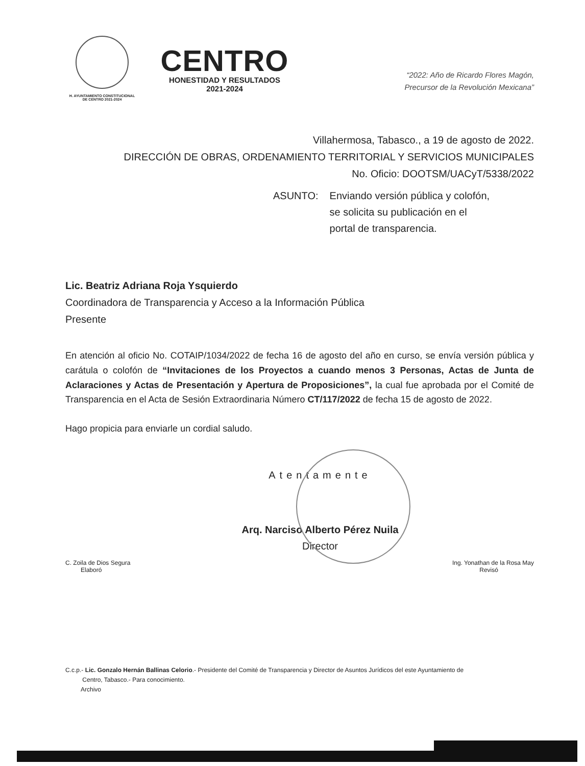H. AYUNTAMIENTO CONSTITUCIONAL
DE CENTRO 2021-2024
CENTRO
HONESTIDAD Y RESULTADOS
2021-2024
“2022: Año de Ricardo Flores Magón,
Precursor de la Revolución Mexicana”
Villahermosa, Tabasco., a 19 de agosto de 2022.
DIRECCIÓN DE OBRAS, ORDENAMIENTO TERRITORIAL Y SERVICIOS MUNICIPALES
No. Oficio: DOOTSM/UACyT/5338/2022
ASUNTO: Enviando versión pública y colofón,
se solicita su publicación en el
portal de transparencia.
Lic. Beatriz Adriana Roja Ysquierdo
Coordinadora de Transparencia y Acceso a la Información Pública
Presente
En atención al oficio No. COTAIP/1034/2022 de fecha 16 de agosto del año en curso, se envía versión pública y carátula o colofón de “Invitaciones de los Proyectos a cuando menos 3 Personas, Actas de Junta de Aclaraciones y Actas de Presentación y Apertura de Proposiciones”, la cual fue aprobada por el Comité de Transparencia en el Acta de Sesión Extraordinaria Número CT/117/2022 de fecha 15 de agosto de 2022.
Hago propicia para enviarle un cordial saludo.
Atentamente
Arq. Narciso Alberto Pérez Nuila
Director
C. Zoila de Dios Segura
Elaboró
Ing. Yonathan de la Rosa May
Revisó
C.c.p.- Lic. Gonzalo Hernán Ballinas Celorio.- Presidente del Comité de Transparencia y Director de Asuntos Jurídicos del este Ayuntamiento de
Centro, Tabasco.- Para conocimiento.
Archivo